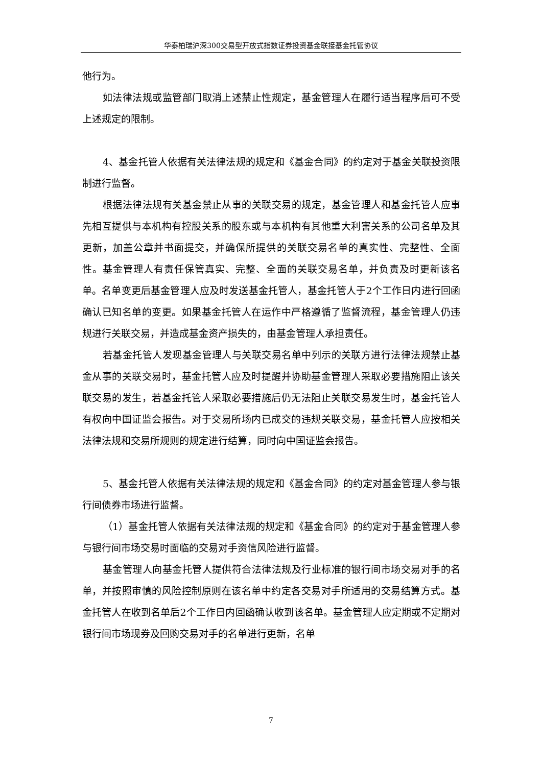华泰柏瑞沪深300交易型开放式指数证券投资基金联接基金托管协议
他行为。
如法律法规或监管部门取消上述禁止性规定，基金管理人在履行适当程序后可不受上述规定的限制。
4、基金托管人依据有关法律法规的规定和《基金合同》的约定对于基金关联投资限制进行监督。
根据法律法规有关基金禁止从事的关联交易的规定，基金管理人和基金托管人应事先相互提供与本机构有控股关系的股东或与本机构有其他重大利害关系的公司名单及其更新，加盖公章并书面提交，并确保所提供的关联交易名单的真实性、完整性、全面性。基金管理人有责任保管真实、完整、全面的关联交易名单，并负责及时更新该名单。名单变更后基金管理人应及时发送基金托管人，基金托管人于2个工作日内进行回函确认已知名单的变更。如果基金托管人在运作中严格遵循了监督流程，基金管理人仍违规进行关联交易，并造成基金资产损失的，由基金管理人承担责任。
若基金托管人发现基金管理人与关联交易名单中列示的关联方进行法律法规禁止基金从事的关联交易时，基金托管人应及时提醒并协助基金管理人采取必要措施阻止该关联交易的发生，若基金托管人采取必要措施后仍无法阻止关联交易发生时，基金托管人有权向中国证监会报告。对于交易所场内已成交的违规关联交易，基金托管人应按相关法律法规和交易所规则的规定进行结算，同时向中国证监会报告。
5、基金托管人依据有关法律法规的规定和《基金合同》的约定对基金管理人参与银行间债券市场进行监督。
（1）基金托管人依据有关法律法规的规定和《基金合同》的约定对于基金管理人参与银行间市场交易时面临的交易对手资信风险进行监督。
基金管理人向基金托管人提供符合法律法规及行业标准的银行间市场交易对手的名单，并按照审慎的风险控制原则在该名单中约定各交易对手所适用的交易结算方式。基金托管人在收到名单后2个工作日内回函确认收到该名单。基金管理人应定期或不定期对银行间市场现券及回购交易对手的名单进行更新，名单
7